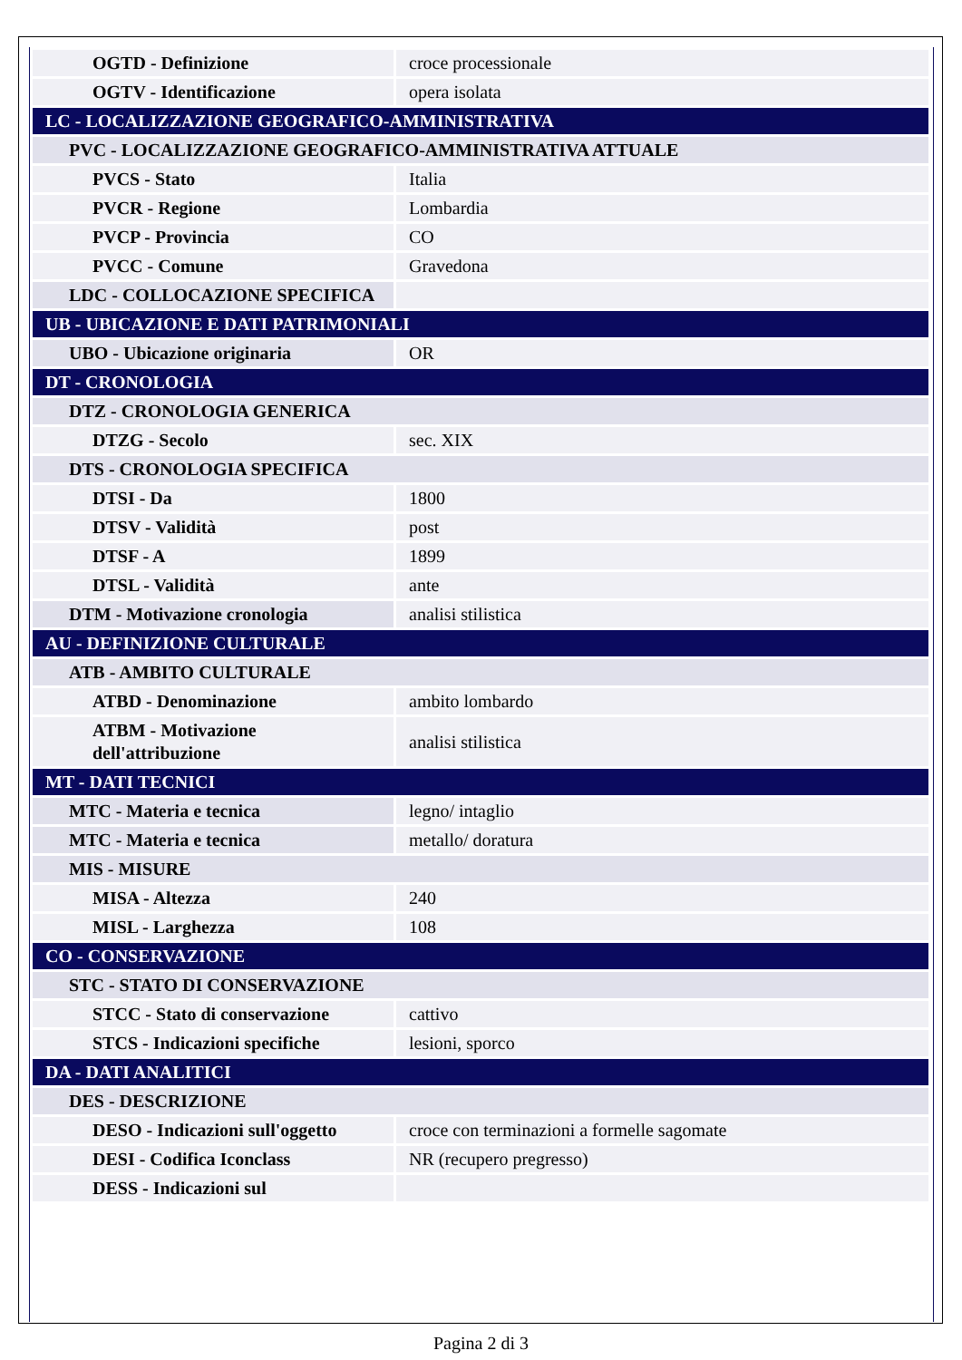| OGTD - Definizione | croce processionale |
| OGTV - Identificazione | opera isolata |
| LC - LOCALIZZAZIONE GEOGRAFICO-AMMINISTRATIVA | |
| PVC - LOCALIZZAZIONE GEOGRAFICO-AMMINISTRATIVA ATTUALE | |
| PVCS - Stato | Italia |
| PVCR - Regione | Lombardia |
| PVCP - Provincia | CO |
| PVCC - Comune | Gravedona |
| LDC - COLLOCAZIONE SPECIFICA | |
| UB - UBICAZIONE E DATI PATRIMONIALI | |
| UBO - Ubicazione originaria | OR |
| DT - CRONOLOGIA | |
| DTZ - CRONOLOGIA GENERICA | |
| DTZG - Secolo | sec. XIX |
| DTS - CRONOLOGIA SPECIFICA | |
| DTSI - Da | 1800 |
| DTSV - Validità | post |
| DTSF - A | 1899 |
| DTSL - Validità | ante |
| DTM - Motivazione cronologia | analisi stilistica |
| AU - DEFINIZIONE CULTURALE | |
| ATB - AMBITO CULTURALE | |
| ATBD - Denominazione | ambito lombardo |
| ATBM - Motivazione dell'attribuzione | analisi stilistica |
| MT - DATI TECNICI | |
| MTC - Materia e tecnica | legno/ intaglio |
| MTC - Materia e tecnica | metallo/ doratura |
| MIS - MISURE | |
| MISA - Altezza | 240 |
| MISL - Larghezza | 108 |
| CO - CONSERVAZIONE | |
| STC - STATO DI CONSERVAZIONE | |
| STCC - Stato di conservazione | cattivo |
| STCS - Indicazioni specifiche | lesioni, sporco |
| DA - DATI ANALITICI | |
| DES - DESCRIZIONE | |
| DESO - Indicazioni sull'oggetto | croce con terminazioni a formelle sagomate |
| DESI - Codifica Iconclass | NR (recupero pregresso) |
| DESS - Indicazioni sul | |
Pagina 2 di 3